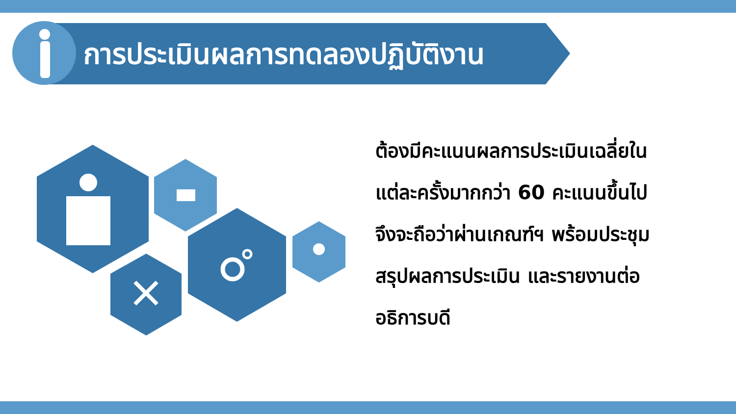การประเมินผลการทดลองปฏิบัติงาน
ต้องมีคะแนนผลการประเมินเฉลี่ยใน
แต่ละครั้งมากกว่า 60 คะแนนขึ้นไป
จึงจะถือว่าผ่านเกณฑ์ฯ พร้อมประชุม
สรุปผลการประเมิน และรายงานต่อ
อธิการบดี